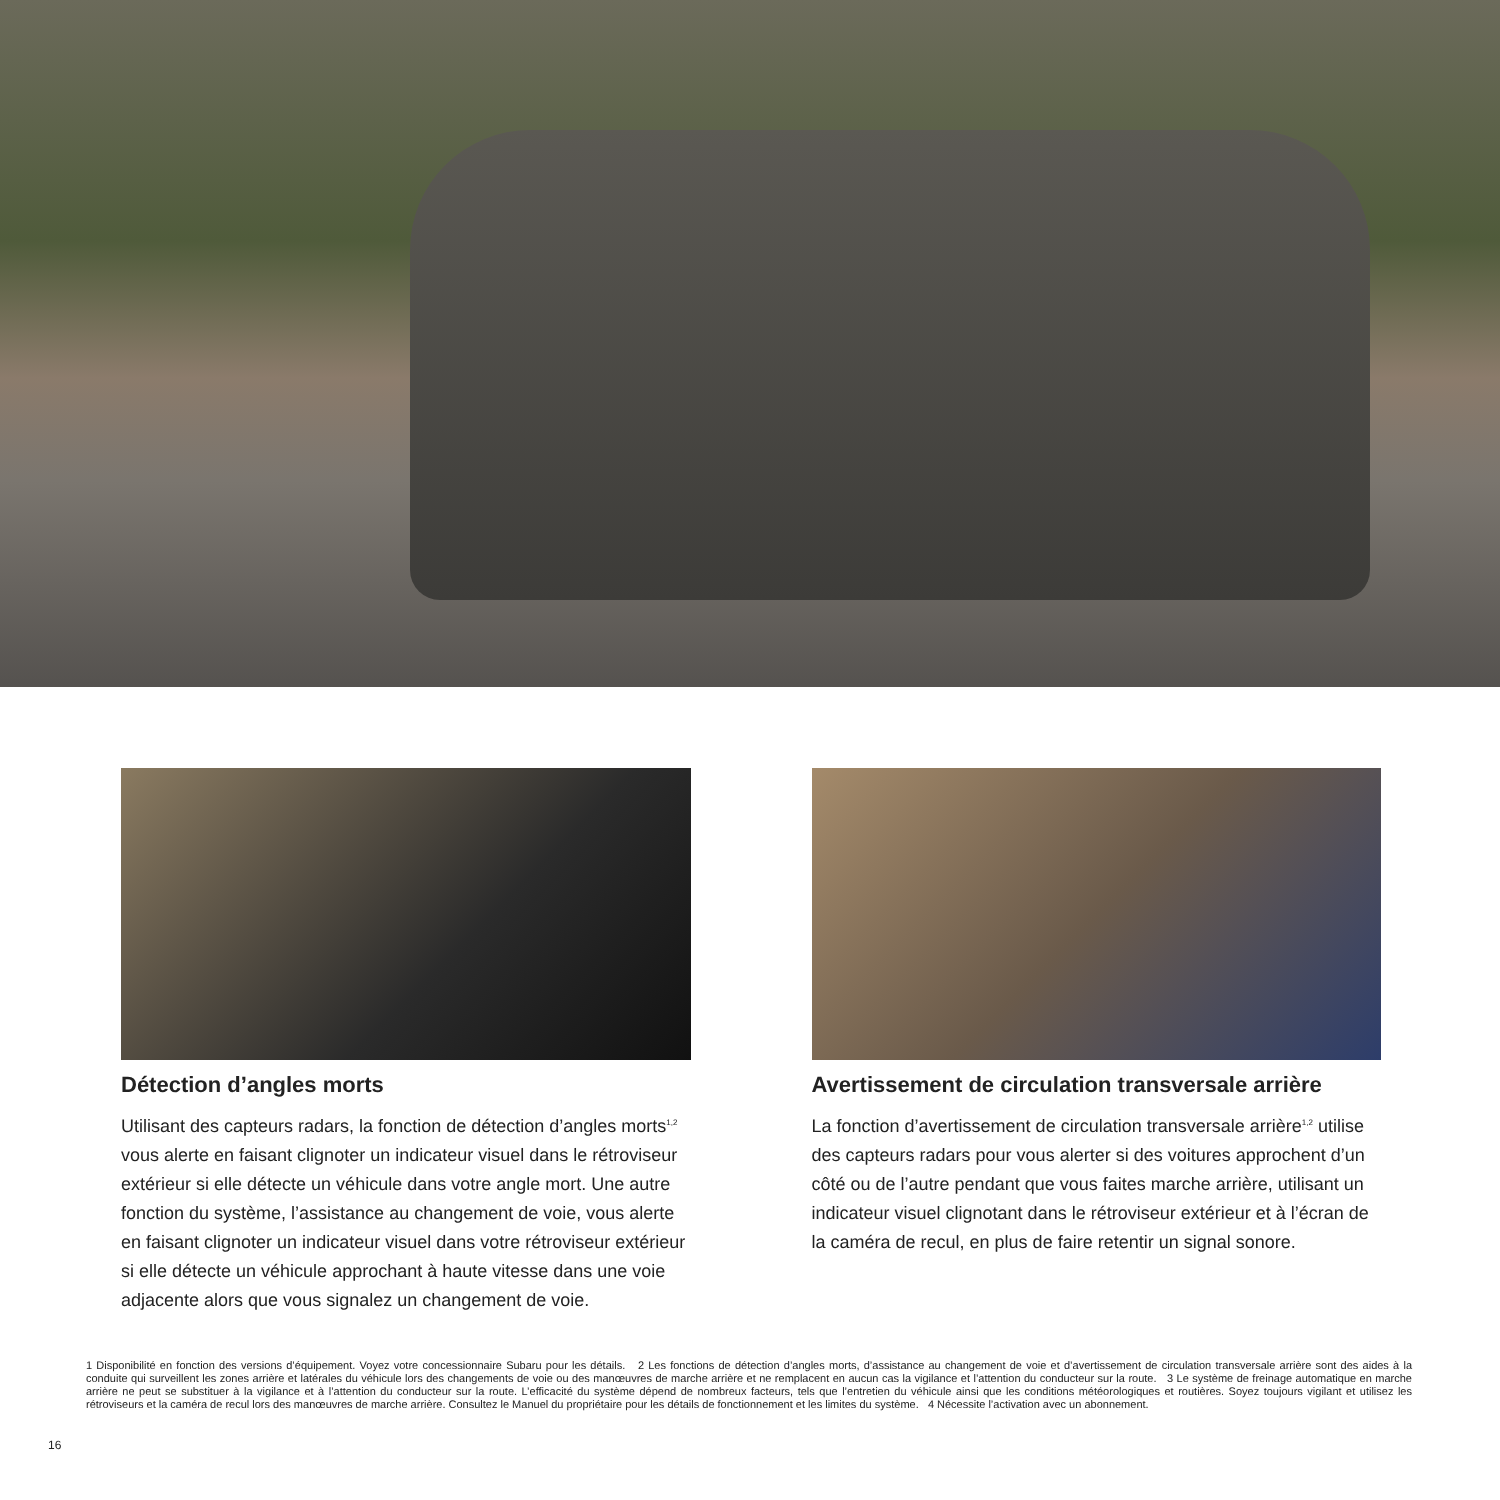Détection d’angles morts
Utilisant des capteurs radars, la fonction de détection d’angles morts<sup>1,2</sup> vous alerte en faisant clignoter un indicateur visuel dans le rétroviseur extérieur si elle détecte un véhicule dans votre angle mort. Une autre fonction du système, l’assistance au changement de voie, vous alerte en faisant clignoter un indicateur visuel dans votre rétroviseur extérieur si elle détecte un véhicule approchant à haute vitesse dans une voie adjacente alors que vous signalez un changement de voie.
Avertissement de circulation transversale arrière
La fonction d’avertissement de circulation transversale arrière<sup>1,2</sup> utilise des capteurs radars pour vous alerter si des voitures approchent d’un côté ou de l’autre pendant que vous faites marche arrière, utilisant un indicateur visuel clignotant dans le rétroviseur extérieur et à l’écran de la caméra de recul, en plus de faire retentir un signal sonore.
1 Disponibilité en fonction des versions d’équipement. Voyez votre concessionnaire Subaru pour les détails. 2 Les fonctions de détection d’angles morts, d’assistance au changement de voie et d’avertissement de circulation transversale arrière sont des aides à la conduite qui surveillent les zones arrière et latérales du véhicule lors des changements de voie ou des manœuvres de marche arrière et ne remplacent en aucun cas la vigilance et l’attention du conducteur sur la route. 3 Le système de freinage automatique en marche arrière ne peut se substituer à la vigilance et à l’attention du conducteur sur la route. L’efficacité du système dépend de nombreux facteurs, tels que l’entretien du véhicule ainsi que les conditions météorologiques et routières. Soyez toujours vigilant et utilisez les rétroviseurs et la caméra de recul lors des manœuvres de marche arrière. Consultez le Manuel du propriétaire pour les détails de fonctionnement et les limites du système. 4 Nécessite l’activation avec un abonnement.
16